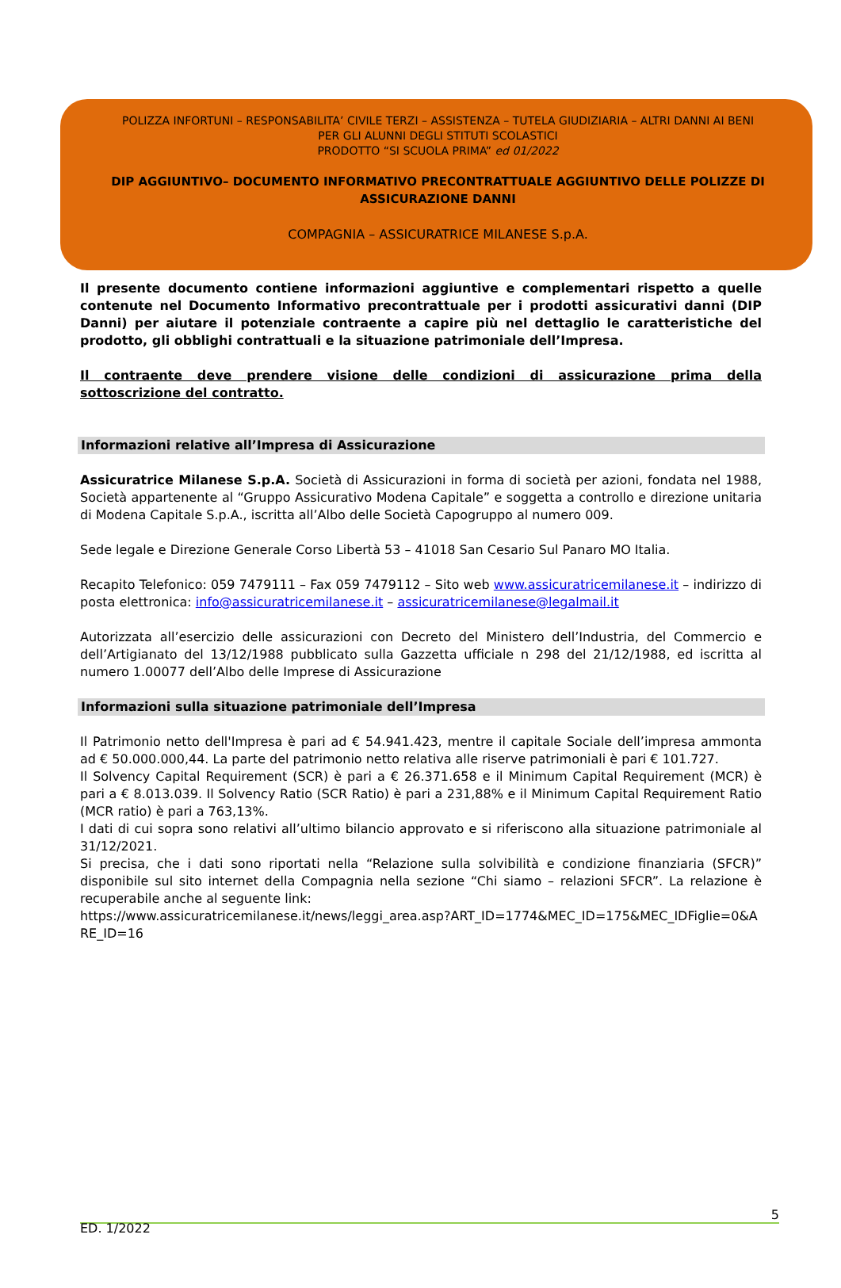POLIZZA INFORTUNI – RESPONSABILITA’ CIVILE TERZI – ASSISTENZA – TUTELA GIUDIZIARIA – ALTRI DANNI AI BENI
PER GLI ALUNNI DEGLI STITUTI SCOLASTICI
PRODOTTO “SI SCUOLA PRIMA” ed 01/2022
DIP AGGIUNTIVO– DOCUMENTO INFORMATIVO PRECONTRATTUALE AGGIUNTIVO DELLE POLIZZE DI ASSICURAZIONE DANNI
COMPAGNIA – ASSICURATRICE MILANESE S.p.A.
Il presente documento contiene informazioni aggiuntive e complementari rispetto a quelle contenute nel Documento Informativo precontrattuale per i prodotti assicurativi danni (DIP Danni) per aiutare il potenziale contraente a capire più nel dettaglio le caratteristiche del prodotto, gli obblighi contrattuali e la situazione patrimoniale dell’Impresa.
Il contraente deve prendere visione delle condizioni di assicurazione prima della sottoscrizione del contratto.
Informazioni relative all’Impresa di Assicurazione
Assicuratrice Milanese S.p.A. Società di Assicurazioni in forma di società per azioni, fondata nel 1988, Società appartenente al “Gruppo Assicurativo Modena Capitale” e soggetta a controllo e direzione unitaria di Modena Capitale S.p.A., iscritta all’Albo delle Società Capogruppo al numero 009.
Sede legale e Direzione Generale Corso Libertà 53 – 41018 San Cesario Sul Panaro MO Italia.
Recapito Telefonico: 059 7479111 – Fax 059 7479112 – Sito web www.assicuratricemilanese.it – indirizzo di posta elettronica: info@assicuratricemilanese.it – assicuratricemilanese@legalmail.it
Autorizzata all’esercizio delle assicurazioni con Decreto del Ministero dell’Industria, del Commercio e dell’Artigianato del 13/12/1988 pubblicato sulla Gazzetta ufficiale n 298 del 21/12/1988, ed iscritta al numero 1.00077 dell’Albo delle Imprese di Assicurazione
Informazioni sulla situazione patrimoniale dell’Impresa
Il Patrimonio netto dell'Impresa è pari ad € 54.941.423, mentre il capitale Sociale dell’impresa ammonta ad € 50.000.000,44. La parte del patrimonio netto relativa alle riserve patrimoniali è pari € 101.727.
Il Solvency Capital Requirement (SCR) è pari a € 26.371.658 e il Minimum Capital Requirement (MCR) è pari a € 8.013.039. Il Solvency Ratio (SCR Ratio) è pari a 231,88% e il Minimum Capital Requirement Ratio (MCR ratio) è pari a 763,13%.
I dati di cui sopra sono relativi all’ultimo bilancio approvato e si riferiscono alla situazione patrimoniale al 31/12/2021.
Si precisa, che i dati sono riportati nella “Relazione sulla solvibilità e condizione finanziaria (SFCR)” disponibile sul sito internet della Compagnia nella sezione “Chi siamo – relazioni SFCR”. La relazione è recuperabile anche al seguente link:
https://www.assicuratricemilanese.it/news/leggi_area.asp?ART_ID=1774&MEC_ID=175&MEC_IDFiglie=0&ARE_ID=16
5
ED. 1/2022